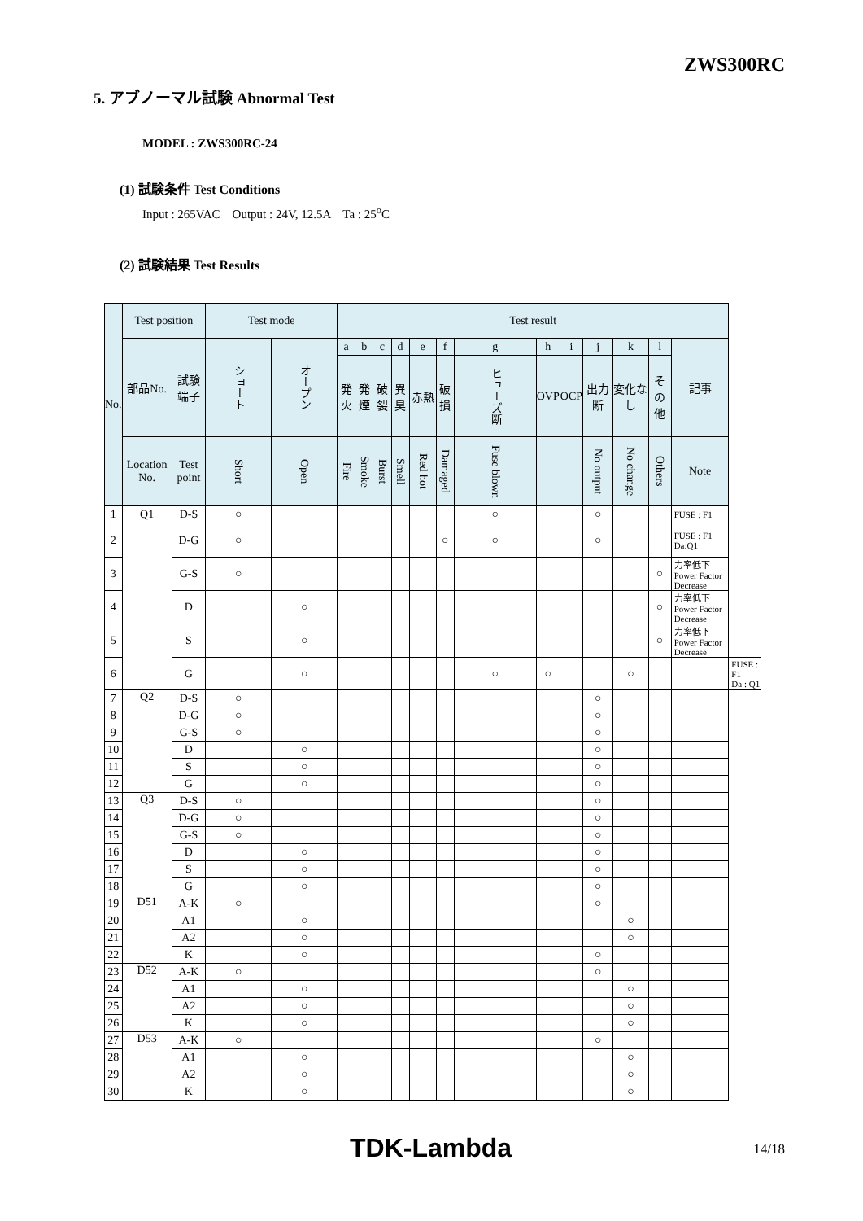ZWS300RC
5. アブノーマル試験 Abnormal Test
MODEL : ZWS300RC-24
(1) 試験条件 Test Conditions
Input : 265VAC Output : 24V, 12.5A Ta : 25<sup>o</sup>C
(2) 試験結果 Test Results
| No. | Test position | | Test mode | | Test result | | | | | | | | | | | | | |
| --- | --- | --- | --- | --- | --- | --- | --- | --- | --- | --- | --- | --- | --- | --- | --- | --- | --- | --- |
| | 部品No. | 試験端子 | ショート | オープン | a | b | c | d | e | f | g | h | i | j | k | l | 記事 | |
| | | | | | 発火 | 発煙 | 破裂 | 異臭 | 赤熱 | 破損 | ヒューズ断 | OVP | OCP | 出力断 | 変化なし | その他 | | |
| | Location No. | Test point | Short | Open | Fire | Smoke | Burst | Smell | Red hot | Damaged | Fuse blown | | | No output | No change | Others | Note | |
| 1 | Q1 | D-S | ○ | | | | | | | | ○ | | | ○ | | | FUSE : F1 | |
| 2 | | D-G | ○ | | | | | | | ○ | ○ | | | ○ | | | FUSE : F1 Da:Q1 | |
| 3 | | G-S | ○ | | | | | | | | | | | | | ○ | 力率低下 Power Factor Decrease | |
| 4 | | D | | ○ | | | | | | | | | | | | ○ | 力率低下 Power Factor Decrease | |
| 5 | | S | | ○ | | | | | | | | | | | | ○ | 力率低下 Power Factor Decrease | |
| 6 | | G | | ○ | | | | | | | ○ | ○ | | | ○ | | | FUSE : F1 Da : Q1 |
| 7 | Q2 | D-S | ○ | | | | | | | | | | | ○ | | | | |
| 8 | | D-G | ○ | | | | | | | | | | | ○ | | | | |
| 9 | | G-S | ○ | | | | | | | | | | | ○ | | | | |
| 10 | | D | | ○ | | | | | | | | | | ○ | | | | |
| 11 | | S | | ○ | | | | | | | | | | ○ | | | | |
| 12 | | G | | ○ | | | | | | | | | | ○ | | | | |
| 13 | Q3 | D-S | ○ | | | | | | | | | | | ○ | | | | |
| 14 | | D-G | ○ | | | | | | | | | | | ○ | | | | |
| 15 | | G-S | ○ | | | | | | | | | | | ○ | | | | |
| 16 | | D | | ○ | | | | | | | | | | ○ | | | | |
| 17 | | S | | ○ | | | | | | | | | | ○ | | | | |
| 18 | | G | | ○ | | | | | | | | | | ○ | | | | |
| 19 | D51 | A-K | ○ | | | | | | | | | | | ○ | | | | |
| 20 | | A1 | | ○ | | | | | | | | | | | ○ | | | |
| 21 | | A2 | | ○ | | | | | | | | | | | ○ | | | |
| 22 | | K | | ○ | | | | | | | | | | ○ | | | | |
| 23 | D52 | A-K | ○ | | | | | | | | | | | ○ | | | | |
| 24 | | A1 | | ○ | | | | | | | | | | | ○ | | | |
| 25 | | A2 | | ○ | | | | | | | | | | | ○ | | | |
| 26 | | K | | ○ | | | | | | | | | | | ○ | | | |
| 27 | D53 | A-K | ○ | | | | | | | | | | | ○ | | | | |
| 28 | | A1 | | ○ | | | | | | | | | | | ○ | | | |
| 29 | | A2 | | ○ | | | | | | | | | | | ○ | | | |
| 30 | | K | | ○ | | | | | | | | | | | ○ | | | |
TDK-Lambda 14/18